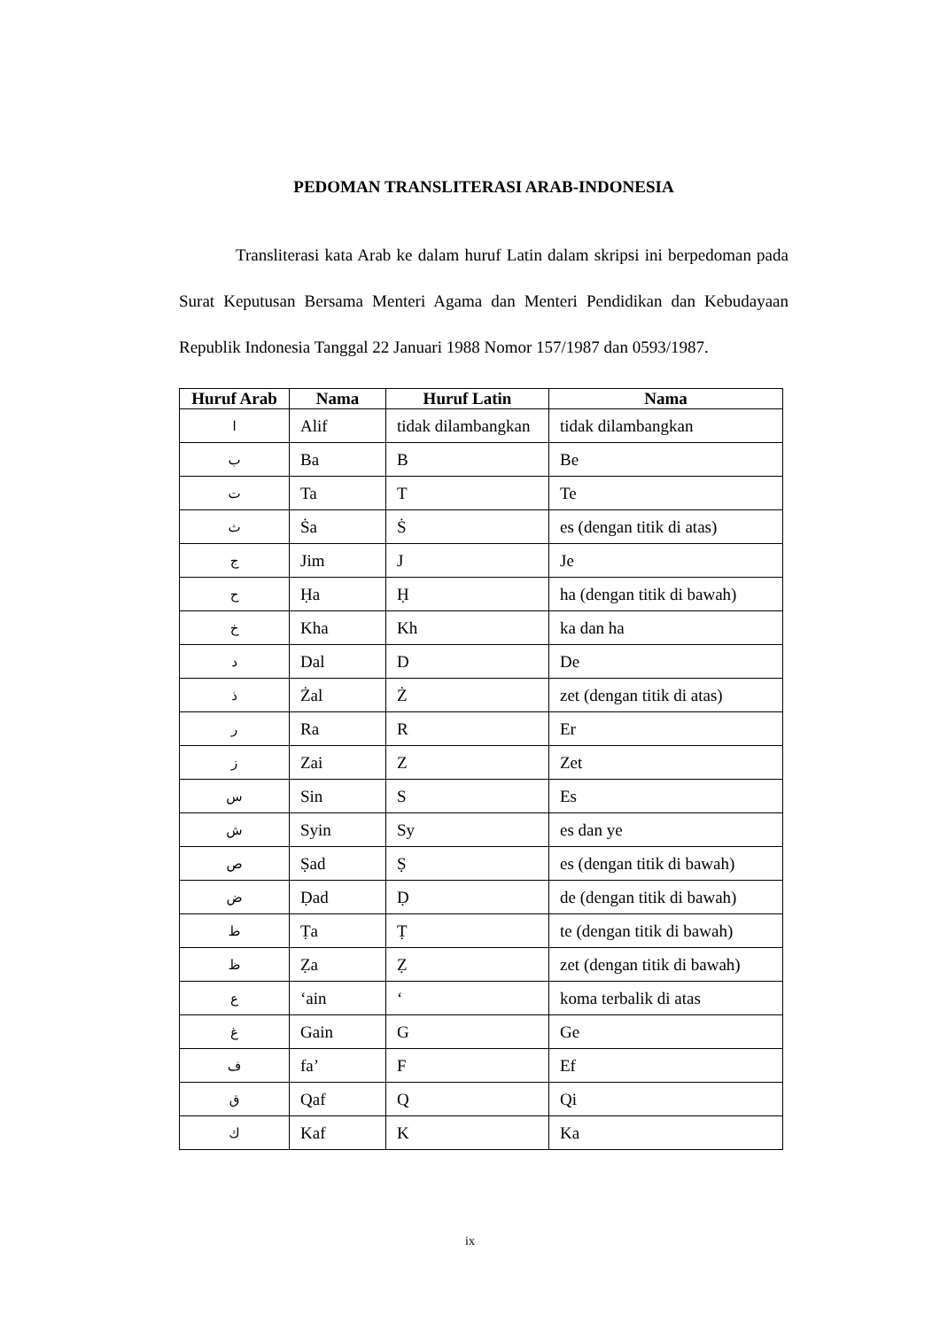PEDOMAN TRANSLITERASI ARAB-INDONESIA
Transliterasi kata Arab ke dalam huruf Latin dalam skripsi ini berpedoman pada Surat Keputusan Bersama Menteri Agama dan Menteri Pendidikan dan Kebudayaan Republik Indonesia Tanggal 22 Januari 1988 Nomor 157/1987 dan 0593/1987.
| Huruf Arab | Nama | Huruf Latin | Nama |
| --- | --- | --- | --- |
| ا | Alif | tidak dilambangkan | tidak dilambangkan |
| ب | Ba | B | Be |
| ت | Ta | T | Te |
| ث | Ṡa | Ṡ | es (dengan titik di atas) |
| ج | Jim | J | Je |
| ح | Ḥa | Ḥ | ha (dengan titik di bawah) |
| خ | Kha | Kh | ka dan ha |
| د | Dal | D | De |
| ذ | Żal | Ż | zet (dengan titik di atas) |
| ر | Ra | R | Er |
| ز | Zai | Z | Zet |
| س | Sin | S | Es |
| ش | Syin | Sy | es dan ye |
| ص | Ṣad | Ṣ | es (dengan titik di bawah) |
| ض | Ḍad | Ḍ | de (dengan titik di bawah) |
| ط | Ṭa | Ṭ | te (dengan titik di bawah) |
| ظ | Ẓa | Ẓ | zet (dengan titik di bawah) |
| ع | ‘ain | ‘ | koma terbalik di atas |
| غ | Gain | G | Ge |
| ف | fa’ | F | Ef |
| ق | Qaf | Q | Qi |
| ك | Kaf | K | Ka |
ix